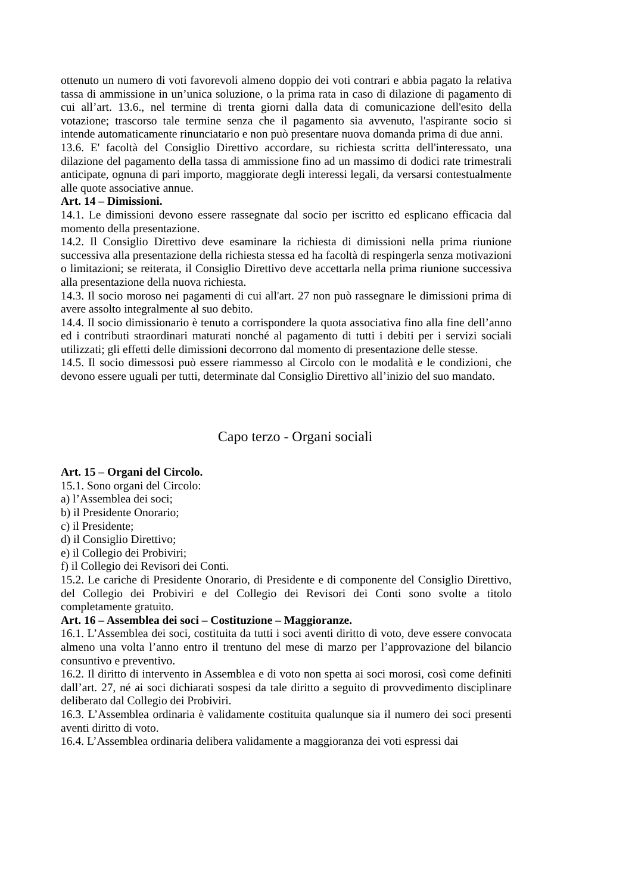ottenuto un numero di voti favorevoli almeno doppio dei voti contrari e abbia pagato la relativa tassa di ammissione in un’unica soluzione, o la prima rata in caso di dilazione di pagamento di cui all’art. 13.6., nel termine di trenta giorni dalla data di comunicazione dell'esito della votazione; trascorso tale termine senza che il pagamento sia avvenuto, l'aspirante socio si intende automaticamente rinunciatario e non può presentare nuova domanda prima di due anni.
13.6. E' facoltà del Consiglio Direttivo accordare, su richiesta scritta dell'interessato, una dilazione del pagamento della tassa di ammissione fino ad un massimo di dodici rate trimestrali anticipate, ognuna di pari importo, maggiorate degli interessi legali, da versarsi contestualmente alle quote associative annue.
Art. 14 – Dimissioni.
14.1. Le dimissioni devono essere rassegnate dal socio per iscritto ed esplicano efficacia dal momento della presentazione.
14.2. Il Consiglio Direttivo deve esaminare la richiesta di dimissioni nella prima riunione successiva alla presentazione della richiesta stessa ed ha facoltà di respingerla senza motivazioni o limitazioni; se reiterata, il Consiglio Direttivo deve accettarla nella prima riunione successiva alla presentazione della nuova richiesta.
14.3. Il socio moroso nei pagamenti di cui all'art. 27 non può rassegnare le dimissioni prima di avere assolto integralmente al suo debito.
14.4. Il socio dimissionario è tenuto a corrispondere la quota associativa fino alla fine dell’anno ed i contributi straordinari maturati nonché al pagamento di tutti i debiti per i servizi sociali utilizzati; gli effetti delle dimissioni decorrono dal momento di presentazione delle stesse.
14.5. Il socio dimessosi può essere riammesso al Circolo con le modalità e le condizioni, che devono essere uguali per tutti, determinate dal Consiglio Direttivo all’inizio del suo mandato.
Capo terzo - Organi sociali
Art. 15 – Organi del Circolo.
15.1. Sono organi del Circolo:
a) l’Assemblea dei soci;
b) il Presidente Onorario;
c) il Presidente;
d) il Consiglio Direttivo;
e) il Collegio dei Probiviri;
f) il Collegio dei Revisori dei Conti.
15.2. Le cariche di Presidente Onorario, di Presidente e di componente del Consiglio Direttivo, del Collegio dei Probiviri e del Collegio dei Revisori dei Conti sono svolte a titolo completamente gratuito.
Art. 16 – Assemblea dei soci – Costituzione – Maggioranze.
16.1. L’Assemblea dei soci, costituita da tutti i soci aventi diritto di voto, deve essere convocata almeno una volta l’anno entro il trentuno del mese di marzo per l’approvazione del bilancio consuntivo e preventivo.
16.2. Il diritto di intervento in Assemblea e di voto non spetta ai soci morosi, così come definiti dall’art. 27, né ai soci dichiarati sospesi da tale diritto a seguito di provvedimento disciplinare deliberato dal Collegio dei Probiviri.
16.3. L’Assemblea ordinaria è validamente costituita qualunque sia il numero dei soci presenti aventi diritto di voto.
16.4. L’Assemblea ordinaria delibera validamente a maggioranza dei voti espressi dai